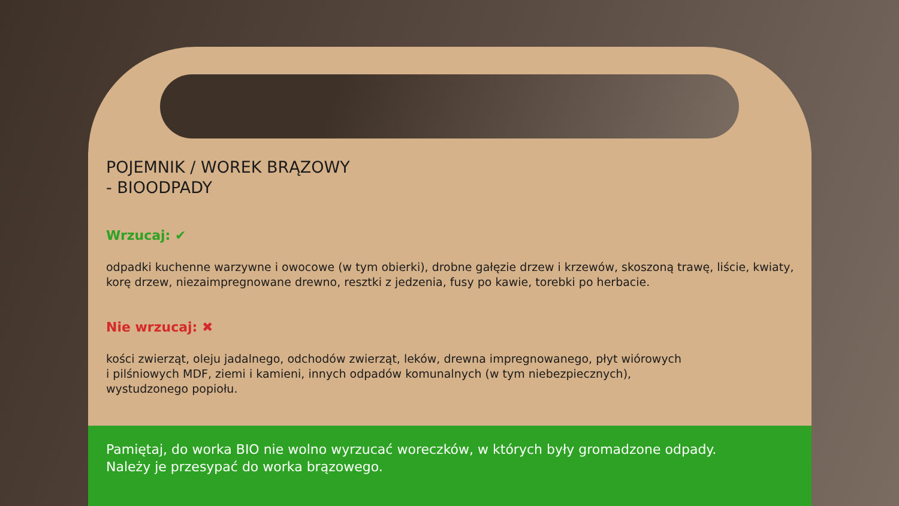POJEMNIK / WOREK BRĄZOWY
- BIOODPADY
Wrzucaj: ✔
odpadki kuchenne warzywne i owocowe (w tym obierki), drobne gałęzie drzew i krzewów, skoszoną trawę, liście, kwiaty, korę drzew, niezaimpregnowane drewno, resztki z jedzenia, fusy po kawie, torebki po herbacie.
Nie wrzucaj: ✖
kości zwierząt, oleju jadalnego, odchodów zwierząt, leków, drewna impregnowanego, płyt wiórowych
i pilśniowych MDF, ziemi i kamieni, innych odpadów komunalnych (w tym niebezpiecznych),
wystudzonego popiołu.
Pamiętaj, do worka BIO nie wolno wyrzucać woreczków, w których były gromadzone odpady.
Należy je przesypać do worka brązowego.